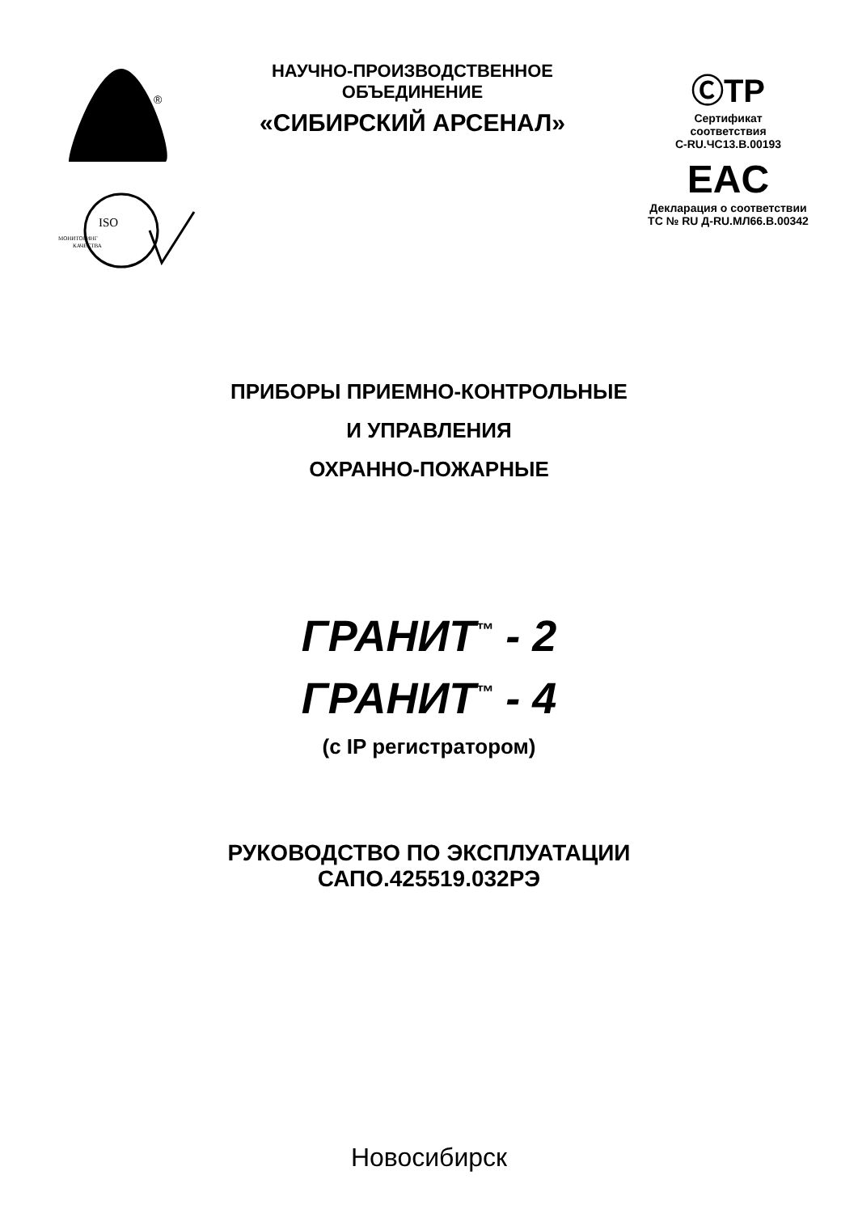®
ISO
МОНИТОРИНГ
КАЧЕСТВА
НАУЧНО-ПРОИЗВОДСТВЕННОЕ
ОБЪЕДИНЕНИЕ
«СИБИРСКИЙ АРСЕНАЛ»
ⒸТР
Сертификат
соответствия
С-RU.ЧС13.В.00193
EAC
Декларация о соответствии
ТС № RU Д-RU.МЛ66.В.00342
ПРИБОРЫ ПРИЕМНО-КОНТРОЛЬНЫЕ
И УПРАВЛЕНИЯ
ОХРАННО-ПОЖАРНЫЕ
ГРАНИТ<sup>™</sup> - 2
ГРАНИТ<sup>™</sup> - 4
(с IP регистратором)
РУКОВОДСТВО ПО ЭКСПЛУАТАЦИИ
САПО.425519.032РЭ
Новосибирск